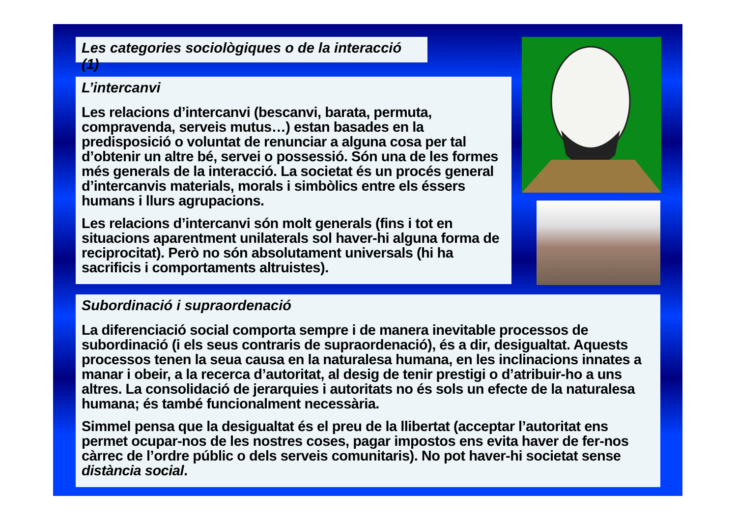Les categories sociològiques o de la interacció (1)
L’intercanvi
Les relacions d’intercanvi (bescanvi, barata, permuta, compravenda, serveis mutus…) estan basades en la predisposició o voluntat de renunciar a alguna cosa per tal d’obtenir un altre bé, servei o possessió. Són una de les formes més generals de la interacció. La societat és un procés general d’intercanvis materials, morals i simbòlics entre els éssers humans i llurs agrupacions.
Les relacions d’intercanvi són molt generals (fins i tot en situacions aparentment unilaterals sol haver-hi alguna forma de reciprocitat). Però no són absolutament universals (hi ha sacrificis i comportaments altruistes).
Subordinació i supraordenació
La diferenciació social comporta sempre i de manera inevitable processos de subordinació (i els seus contraris de supraordenació), és a dir, desigualtat. Aquests processos tenen la seua causa en la naturalesa humana, en les inclinacions innates a manar i obeir, a la recerca d’autoritat, al desig de tenir prestigi o d’atribuir-ho a uns altres. La consolidació de jerarquies i autoritats no és sols un efecte de la naturalesa humana; és també funcionalment necessària.
Simmel pensa que la desigualtat és el preu de la llibertat (acceptar l’autoritat ens permet ocupar-nos de les nostres coses, pagar impostos ens evita haver de fer-nos càrrec de l’ordre públic o dels serveis comunitaris). No pot haver-hi societat sense distància social.